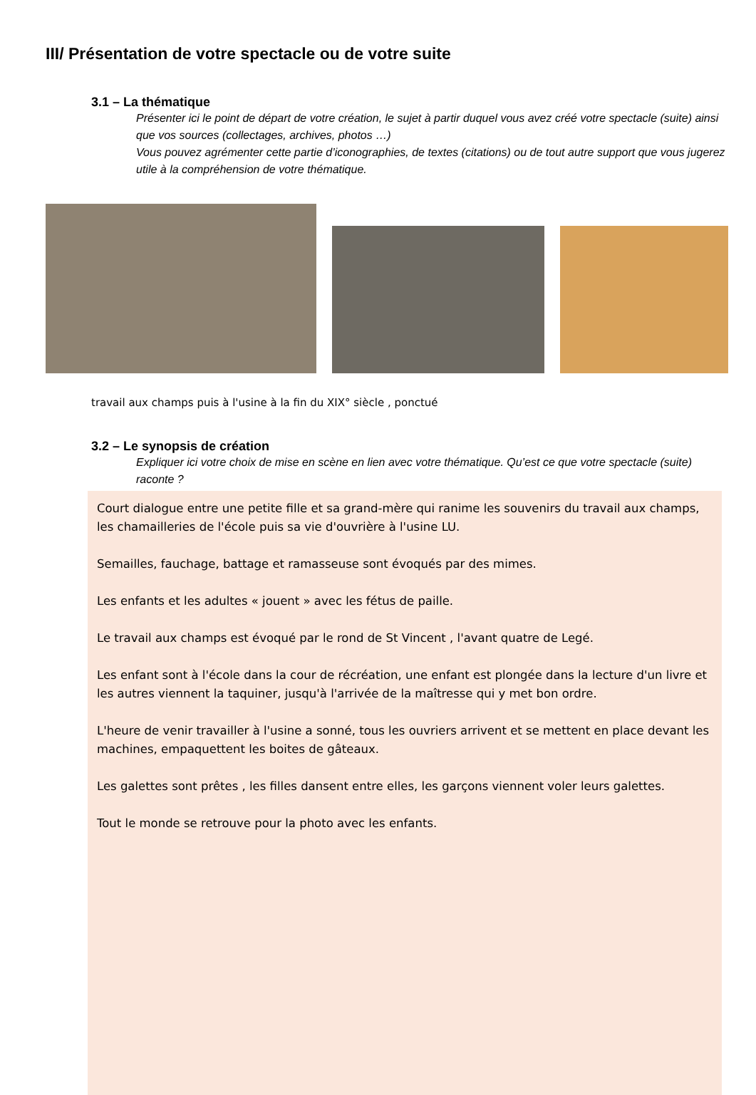III/ Présentation de votre spectacle ou de votre suite
3.1 – La thématique
Présenter ici le point de départ de votre création, le sujet à partir duquel vous avez créé votre spectacle (suite) ainsi que vos sources (collectages, archives, photos …)
Vous pouvez agrémenter cette partie d’iconographies, de textes (citations) ou de tout autre support que vous jugerez utile à la compréhension de votre thématique.
travail aux champs puis à l'usine à la fin du XIX° siècle , ponctué
3.2 – Le synopsis de création
Expliquer ici votre choix de mise en scène en lien avec votre thématique. Qu’est ce que votre spectacle (suite) raconte ?
Court dialogue entre une petite fille et sa grand-mère qui ranime les souvenirs du travail aux champs, les chamailleries de l'école puis sa vie d'ouvrière à l'usine LU.
Semailles, fauchage, battage et ramasseuse sont évoqués par des mimes.
Les enfants et les adultes « jouent » avec les fétus de paille.
Le travail aux champs est évoqué par le rond de St Vincent , l'avant quatre de Legé.
Les enfant sont à l'école dans la cour de récréation, une enfant est plongée dans la lecture d'un livre et les autres viennent la taquiner, jusqu'à l'arrivée de la maîtresse qui y met bon ordre.
L'heure de venir travailler à l'usine a sonné, tous les ouvriers arrivent et se mettent en place devant les machines, empaquettent les boites de gâteaux.
Les galettes sont prêtes , les filles dansent entre elles, les garçons viennent voler leurs galettes.
Tout le monde se retrouve pour la photo avec les enfants.